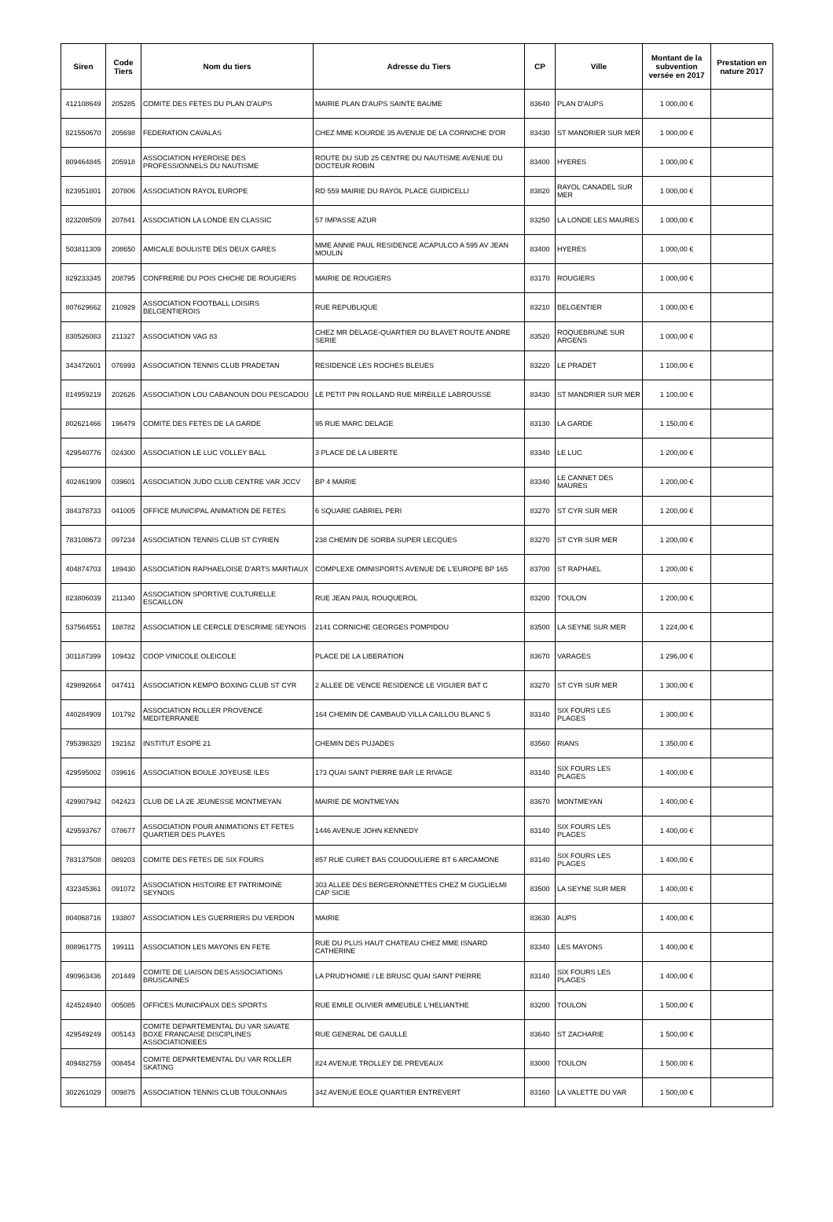| Siren | Code Tiers | Nom du tiers | Adresse du Tiers | CP | Ville | Montant de la subvention versée en 2017 | Prestation en nature 2017 |
| --- | --- | --- | --- | --- | --- | --- | --- |
| 412108649 | 205285 | COMITE DES FETES DU PLAN D'AUPS | MAIRIE PLAN D'AUPS SAINTE BAUME | 83640 | PLAN D'AUPS | 1 000,00 € | |
| 821550670 | 205698 | FEDERATION CAVALAS | CHEZ MME KOURDE 35 AVENUE DE LA CORNICHE D'OR | 83430 | ST MANDRIER SUR MER | 1 000,00 € | |
| 809464845 | 205918 | ASSOCIATION HYEROISE DES PROFESSIONNELS DU NAUTISME | ROUTE DU SUD 25 CENTRE DU NAUTISME AVENUE DU DOCTEUR ROBIN | 83400 | HYERES | 1 000,00 € | |
| 823951801 | 207806 | ASSOCIATION RAYOL EUROPE | RD 559 MAIRIE DU RAYOL PLACE GUIDICELLI | 83820 | RAYOL CANADEL SUR MER | 1 000,00 € | |
| 823208509 | 207841 | ASSOCIATION LA LONDE EN CLASSIC | 57 IMPASSE AZUR | 83250 | LA LONDE LES MAURES | 1 000,00 € | |
| 503811309 | 208650 | AMICALE BOULISTE DES DEUX GARES | MME ANNIE PAUL RESIDENCE ACAPULCO A 595 AV JEAN MOULIN | 83400 | HYERES | 1 000,00 € | |
| 829233345 | 208795 | CONFRERIE DU POIS CHICHE DE ROUGIERS | MAIRIE DE ROUGIERS | 83170 | ROUGIERS | 1 000,00 € | |
| 807629662 | 210929 | ASSOCIATION FOOTBALL LOISIRS BELGENTIEROIS | RUE REPUBLIQUE | 83210 | BELGENTIER | 1 000,00 € | |
| 830526083 | 211327 | ASSOCIATION VAG 83 | CHEZ MR DELAGE-QUARTIER DU BLAVET ROUTE ANDRE SERIE | 83520 | ROQUEBRUNE SUR ARGENS | 1 000,00 € | |
| 343472601 | 076993 | ASSOCIATION TENNIS CLUB PRADETAN | RESIDENCE LES ROCHES BLEUES | 83220 | LE PRADET | 1 100,00 € | |
| 814959219 | 202626 | ASSOCIATION LOU CABANOUN DOU PESCADOU | LE PETIT PIN ROLLAND RUE MIREILLE LABROUSSE | 83430 | ST MANDRIER SUR MER | 1 100,00 € | |
| 802621466 | 196479 | COMITE DES FETES DE LA GARDE | 95 RUE MARC DELAGE | 83130 | LA GARDE | 1 150,00 € | |
| 429540776 | 024300 | ASSOCIATION LE LUC VOLLEY BALL | 3 PLACE DE LA LIBERTE | 83340 | LE LUC | 1 200,00 € | |
| 402461909 | 039601 | ASSOCIATION JUDO CLUB CENTRE VAR JCCV | BP 4 MAIRIE | 83340 | LE CANNET DES MAURES | 1 200,00 € | |
| 384378733 | 041005 | OFFICE MUNICIPAL ANIMATION DE FETES | 6 SQUARE GABRIEL PERI | 83270 | ST CYR SUR MER | 1 200,00 € | |
| 783108673 | 097234 | ASSOCIATION TENNIS CLUB ST CYRIEN | 238 CHEMIN DE SORBA SUPER LECQUES | 83270 | ST CYR SUR MER | 1 200,00 € | |
| 404874703 | 189430 | ASSOCIATION RAPHAELOISE D'ARTS MARTIAUX | COMPLEXE OMNISPORTS AVENUE DE L'EUROPE BP 165 | 83700 | ST RAPHAEL | 1 200,00 € | |
| 823806039 | 211340 | ASSOCIATION SPORTIVE CULTURELLE ESCAILLON | RUE JEAN PAUL ROUQUEROL | 83200 | TOULON | 1 200,00 € | |
| 537564551 | 188782 | ASSOCIATION LE CERCLE D'ESCRIME SEYNOIS | 2141 CORNICHE GEORGES POMPIDOU | 83500 | LA SEYNE SUR MER | 1 224,00 € | |
| 301187399 | 109432 | COOP VINICOLE OLEICOLE | PLACE DE LA LIBERATION | 83670 | VARAGES | 1 296,00 € | |
| 429892664 | 047411 | ASSOCIATION KEMPO BOXING CLUB ST CYR | 2 ALLEE DE VENCE RESIDENCE LE VIGUIER BAT C | 83270 | ST CYR SUR MER | 1 300,00 € | |
| 440284909 | 101792 | ASSOCIATION ROLLER PROVENCE MEDITERRANEE | 164 CHEMIN DE CAMBAUD VILLA CAILLOU BLANC 5 | 83140 | SIX FOURS LES PLAGES | 1 300,00 € | |
| 795398320 | 192162 | INSTITUT ESOPE 21 | CHEMIN DES PUJADES | 83560 | RIANS | 1 350,00 € | |
| 429595002 | 039616 | ASSOCIATION BOULE JOYEUSE ILES | 173 QUAI SAINT PIERRE BAR LE RIVAGE | 83140 | SIX FOURS LES PLAGES | 1 400,00 € | |
| 429907942 | 042423 | CLUB DE LA 2E JEUNESSE MONTMEYAN | MAIRIE DE MONTMEYAN | 83670 | MONTMEYAN | 1 400,00 € | |
| 429593767 | 078677 | ASSOCIATION POUR ANIMATIONS ET FETES QUARTIER DES PLAYES | 1446 AVENUE JOHN KENNEDY | 83140 | SIX FOURS LES PLAGES | 1 400,00 € | |
| 783137508 | 089203 | COMITE DES FETES DE SIX FOURS | 857 RUE CURET BAS COUDOULIERE BT 6 ARCAMONE | 83140 | SIX FOURS LES PLAGES | 1 400,00 € | |
| 432345361 | 091072 | ASSOCIATION HISTOIRE ET PATRIMOINE SEYNOIS | 303 ALLEE DES BERGERONNETTES CHEZ M GUGLIELMI CAP SICIE | 83500 | LA SEYNE SUR MER | 1 400,00 € | |
| 804068716 | 193807 | ASSOCIATION LES GUERRIERS DU VERDON | MAIRIE | 83630 | AUPS | 1 400,00 € | |
| 808961775 | 199111 | ASSOCIATION LES MAYONS EN FETE | RUE DU PLUS HAUT CHATEAU CHEZ MME ISNARD CATHERINE | 83340 | LES MAYONS | 1 400,00 € | |
| 490963436 | 201449 | COMITE DE LIAISON DES ASSOCIATIONS BRUSCAINES | LA PRUD'HOMIE / LE BRUSC QUAI SAINT PIERRE | 83140 | SIX FOURS LES PLAGES | 1 400,00 € | |
| 424524940 | 005085 | OFFICES MUNICIPAUX DES SPORTS | RUE EMILE OLIVIER IMMEUBLE L'HELIANTHE | 83200 | TOULON | 1 500,00 € | |
| 429549249 | 005143 | COMITE DEPARTEMENTAL DU VAR SAVATE BOXE FRANCAISE DISCIPLINES ASSOCIATIONIEES | RUE GENERAL DE GAULLE | 83640 | ST ZACHARIE | 1 500,00 € | |
| 409482759 | 008454 | COMITE DEPARTEMENTAL DU VAR ROLLER SKATING | 824 AVENUE TROLLEY DE PREVEAUX | 83000 | TOULON | 1 500,00 € | |
| 302261029 | 009875 | ASSOCIATION TENNIS CLUB TOULONNAIS | 342 AVENUE EOLE QUARTIER ENTREVERT | 83160 | LA VALETTE DU VAR | 1 500,00 € | |